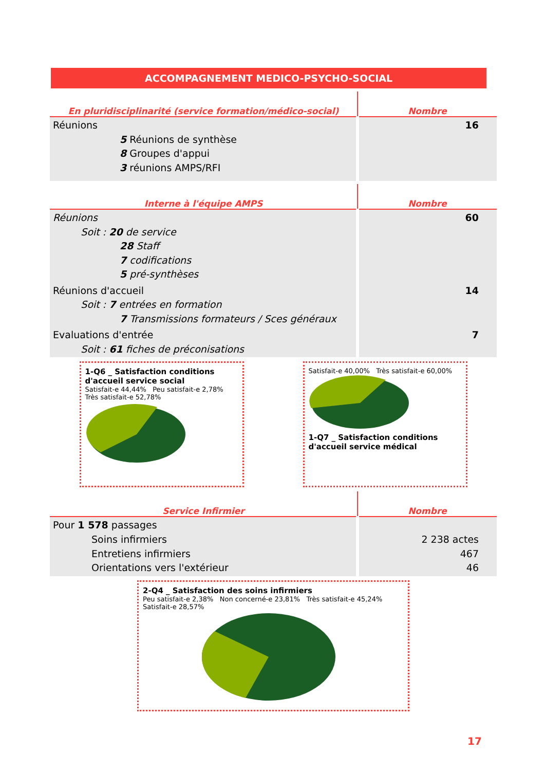ACCOMPAGNEMENT MEDICO-PSYCHO-SOCIAL
| En pluridisciplinarité (service formation/médico-social) | Nombre |
| --- | --- |
| Réunions 5 Réunions de synthèse 8 Groupes d'appui 3 réunions AMPS/RFI | 16 |
| Interne à l'équipe AMPS | Nombre |
| --- | --- |
| Réunions Soit : 20 de service 28 Staff 7 codifications 5 pré-synthèses | 60 |
| Réunions d'accueil Soit : 7 entrées en formation 7 Transmissions formateurs / Sces généraux | 14 |
| Evaluations d'entrée Soit : 61 fiches de préconisations | 7 |
1-Q6 _ Satisfaction conditions d'accueil service social
Satisfait-e 44,44% Peu satisfait-e 2,78% Très satisfait-e 52,78%
Satisfait-e 40,00% Très satisfait-e 60,00%
1-Q7 _ Satisfaction conditions d'accueil service médical
| Service Infirmier | Nombre |
| --- | --- |
| Pour 1 578 passages Soins infirmiers Entretiens infirmiers Orientations vers l'extérieur | 2 238 actes 467 46 |
2-Q4 _ Satisfaction des soins infirmiers
Peu satisfait-e 2,38% Non concerné-e 23,81% Très satisfait-e 45,24% Satisfait-e 28,57%
17